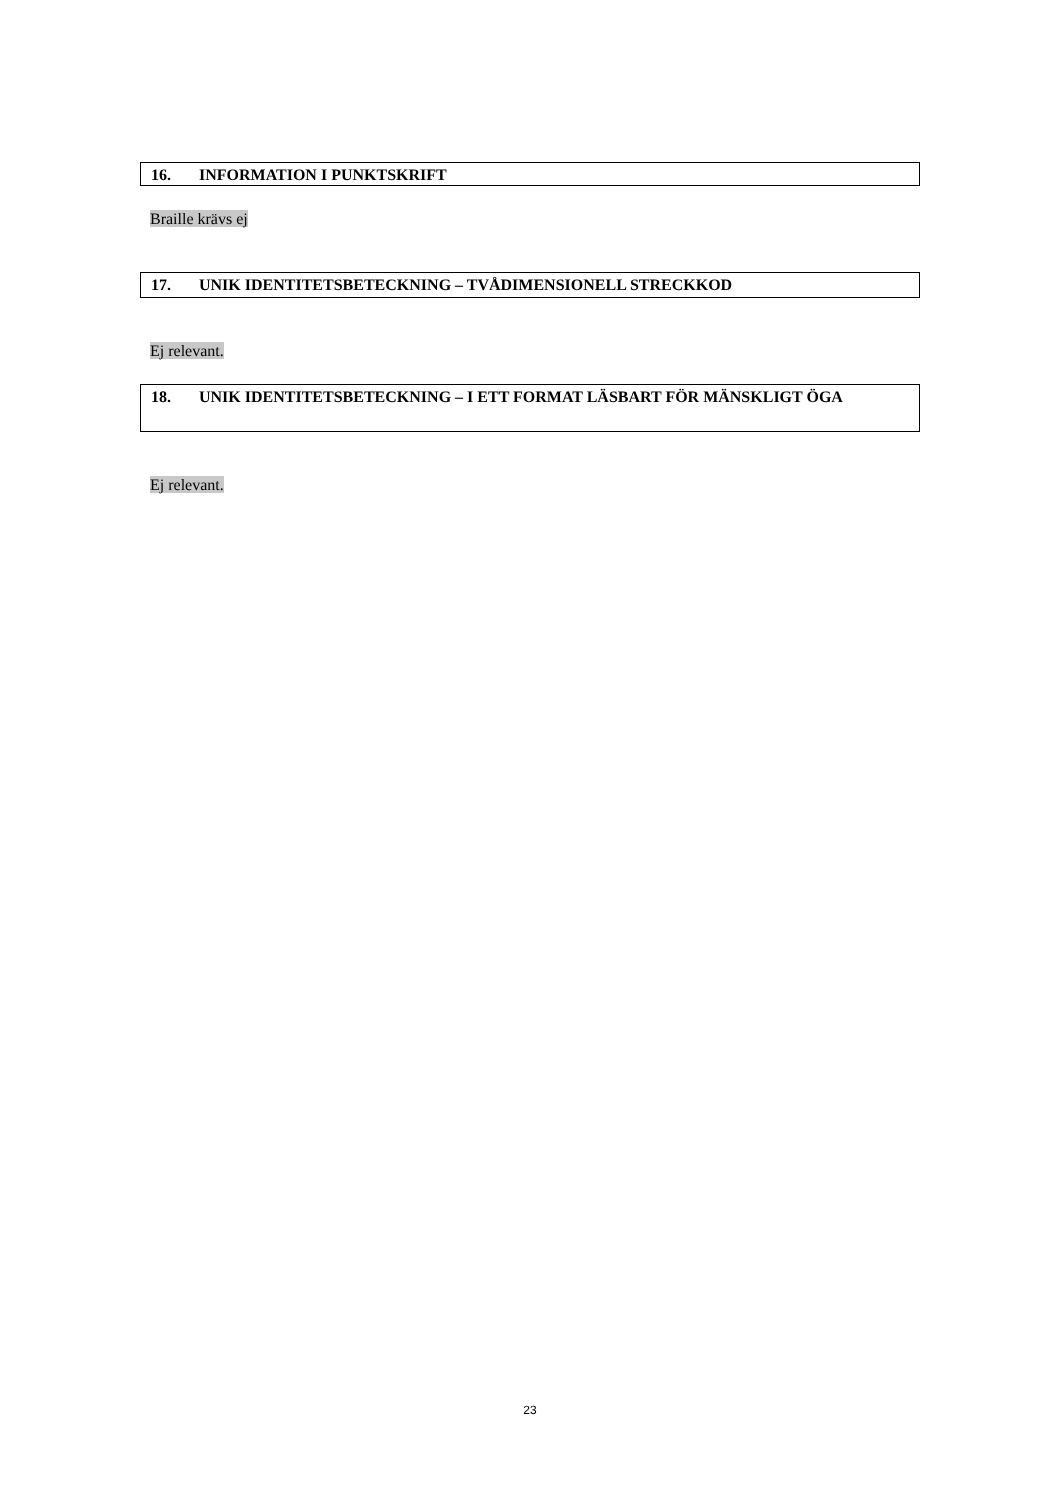16. INFORMATION I PUNKTSKRIFT
Braille krävs ej
17. UNIK IDENTITETSBETECKNING – TVÅDIMENSIONELL STRECKKOD
Ej relevant.
18. UNIK IDENTITETSBETECKNING – I ETT FORMAT LÄSBART FÖR MÄNSKLIGT ÖGA
Ej relevant.
23